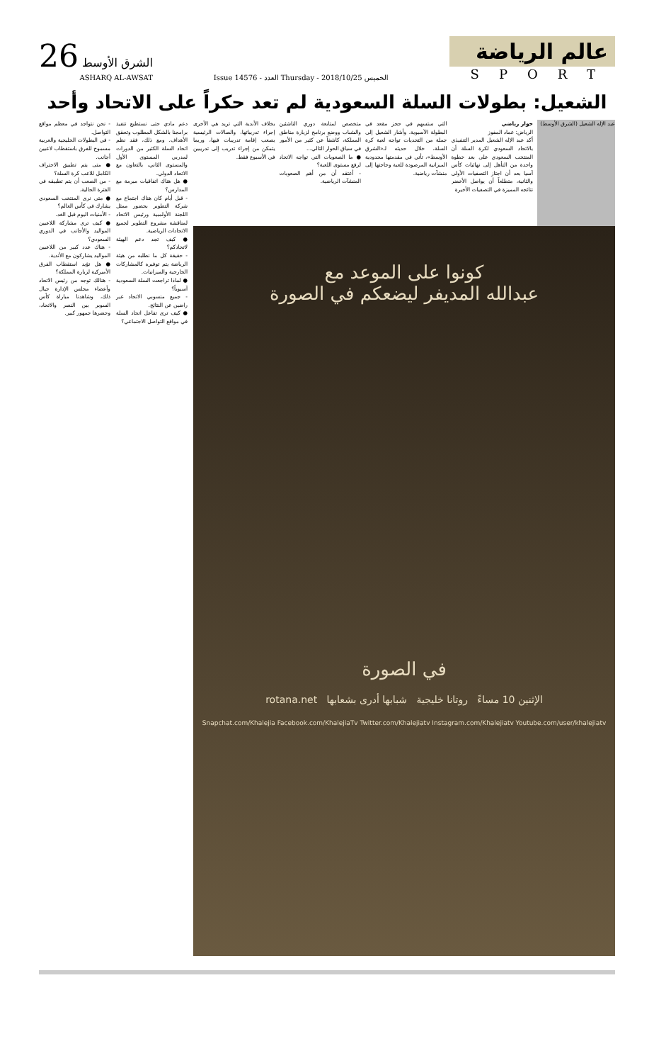عالم الرياضة
SPORT
الخميس 2018/10/25 - Thursday العدد - Issue 14576
الشرق الأوسط 26
ASHARQ AL-AWSAT
الشعيل: بطولات السلة السعودية لم تعد حكراً على الاتحاد وأحد
عبد الإله الشعيل (الشرق الأوسط)
حوار رياضي
الرياض: عماد المفوز
أكد عبد الإله الشعيل المدير التنفيذي بالاتحاد السعودي لكرة السلة أن المنتخب السعودي على بعد خطوة واحدة من التأهل إلى نهائيات كأس آسيا بعد أن اجتاز التصفيات الأولى والثانية، متطلعاً أن يواصل الأخضر نتائجه المميزة في التصفيات الأخيرة
التي ستسهم في حجز مقعد في البطولة الآسيوية. وأشار الشعيل إلى جملة من التحديات تواجه لعبة كرة السلة، خلال حديثه لـ«الشرق الأوسط»، تأتي في مقدمتها محدودية الميزانية المرصودة للعبة وحاجتها إلى منشآت رياضية.
متخصص لمتابعة دوري الناشئين والشباب ووضع برنامج لزيارة مناطق المملكة، كاشفاً عن كثير من الأمور في سياق الحوار التالي...
● ما الصعوبات التي تواجه الاتحاد لرفع مستوى اللعبة؟
- أعتقد أن من أهم الصعوبات المنشآت الرياضية.
بخلاف الأندية التي تريد هي الأخرى إجراء تدريباتها، والصالات الرئيسية يصعب إقامة تدريبات فيها، وربما يتمكن من إجراء تدريب إلى تدريبين في الأسبوع فقط.
كونوا على الموعد مع
عبدالله المديفر ليضعكم في الصورة
في الصورة
الإثنين 10 مساءً روتانا خليجية شبابها أدرى بشعابها rotana.net
Snapchat.com/Khalejia Facebook.com/KhalejiaTv Twitter.com/Khalejiatv Instagram.com/Khalejiatv Youtube.com/user/khalejiatv
دعم مادي حتى نستطيع تنفيذ برامجنا بالشكل المطلوب وتحقق الأهداف. ومع ذلك، فقد نظم اتحاد السلة الكثير من الدورات لمدربي المستوى الأول والمستوى الثاني، بالتعاون مع الاتحاد الدولي.
● هل هناك اتفاقيات مبرمة مع المدارس؟
- قبل أيام كان هناك اجتماع مع شركة التطوير بحضور ممثل اللجنة الأولمبية ورئيس الاتحاد لمناقشة مشروع التطوير لجميع الاتحادات الرياضية.
● كيف تجد دعم الهيئة لاتحادكم؟
- حقيقة كل ما نطلبه من هيئة الرياضة يتم توفيره كالمشاركات الخارجية والميزانيات.
● لماذا تراجعت السلة السعودية آسيوياً؟
- جميع منسوبي الاتحاد غير راضين عن النتائج.
● كيف ترى تفاعل اتحاد السلة في مواقع التواصل الاجتماعي؟
- نحن نتواجد في معظم مواقع التواصل.
- في البطولات الخليجية والعربية مسموح للفرق باستقطاب لاعبين أجانب.
● متى يتم تطبيق الاحتراف الكامل للاعب كرة السلة؟
- من الصعب أن يتم تطبيقه في الفترة الحالية.
● متى نرى المنتخب السعودي يشارك في كأس العالم؟
- الأمنيات اليوم قبل الغد.
● كيف ترى مشاركة اللاعبين المواليد والأجانب في الدوري السعودي؟
- هناك عدد كبير من اللاعبين المواليد يشاركون مع الأندية.
● هل تؤيد استقطاب الفرق الأميركية لزيارة المملكة؟
- هنالك توجه من رئيس الاتحاد وأعضاء مجلس الإدارة حيال ذلك، وشاهدنا مباراة كأس السوبر بين النصر والاتحاد، وحضرها جمهور كبير.